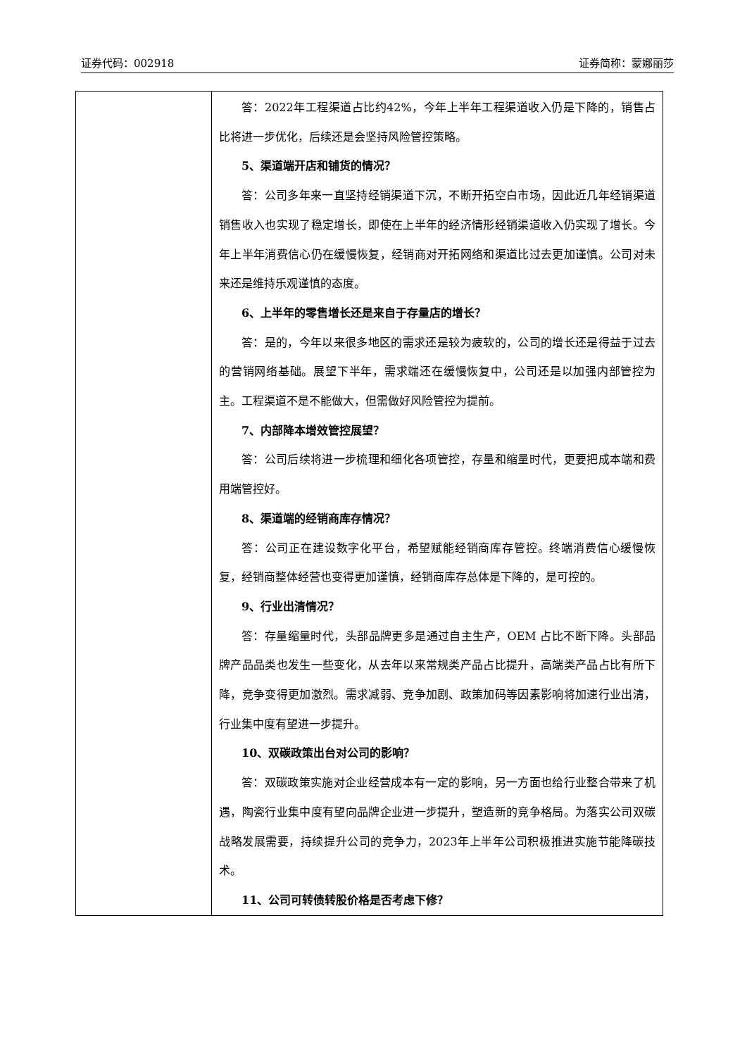证券代码：002918 证券简称：蒙娜丽莎
| | 答：2022年工程渠道占比约42%，今年上半年工程渠道收入仍是下降的，销售占比将进一步优化，后续还是会坚持风险管控策略。 5、渠道端开店和铺货的情况？ 答：公司多年来一直坚持经销渠道下沉，不断开拓空白市场，因此近几年经销渠道销售收入也实现了稳定增长，即使在上半年的经济情形经销渠道收入仍实现了增长。今年上半年消费信心仍在缓慢恢复，经销商对开拓网络和渠道比过去更加谨慎。公司对未来还是维持乐观谨慎的态度。 6、上半年的零售增长还是来自于存量店的增长？ 答：是的，今年以来很多地区的需求还是较为疲软的，公司的增长还是得益于过去的营销网络基础。展望下半年，需求端还在缓慢恢复中，公司还是以加强内部管控为主。工程渠道不是不能做大，但需做好风险管控为提前。 7、内部降本增效管控展望？ 答：公司后续将进一步梳理和细化各项管控，存量和缩量时代，更要把成本端和费用端管控好。 8、渠道端的经销商库存情况？ 答：公司正在建设数字化平台，希望赋能经销商库存管控。终端消费信心缓慢恢复，经销商整体经营也变得更加谨慎，经销商库存总体是下降的，是可控的。 9、行业出清情况？ 答：存量缩量时代，头部品牌更多是通过自主生产，OEM 占比不断下降。头部品牌产品品类也发生一些变化，从去年以来常规类产品占比提升，高端类产品占比有所下降，竞争变得更加激烈。需求减弱、竞争加剧、政策加码等因素影响将加速行业出清，行业集中度有望进一步提升。 10、双碳政策出台对公司的影响？ 答：双碳政策实施对企业经营成本有一定的影响，另一方面也给行业整合带来了机遇，陶瓷行业集中度有望向品牌企业进一步提升，塑造新的竞争格局。为落实公司双碳战略发展需要，持续提升公司的竞争力，2023年上半年公司积极推进实施节能降碳技术。 11、公司可转债转股价格是否考虑下修？ |